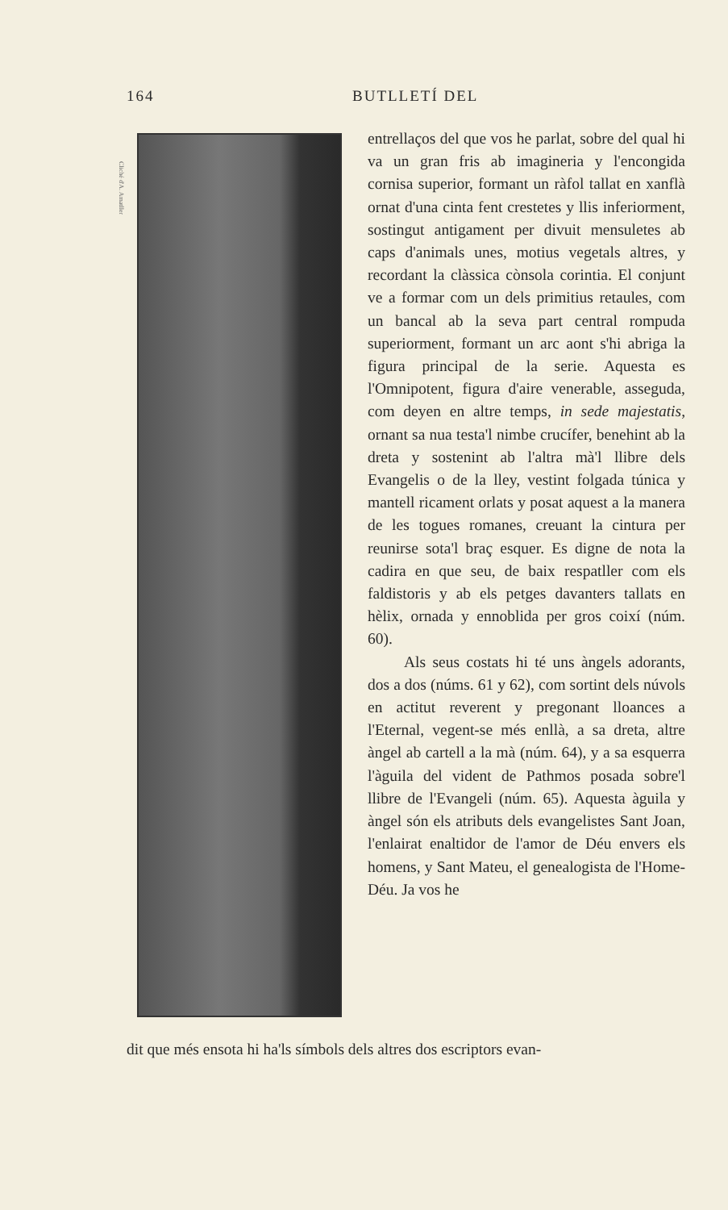164 BUTLLETÍ DEL
Cliché d'A. Amatller
entrellaços del que vos he parlat, sobre del qual hi va un gran fris ab imagineria y l'encongida cornisa superior, formant un ràfol tallat en xanflà ornat d'una cinta fent crestetes y llis inferiorment, sostingut antigament per divuit mensuletes ab caps d'animals unes, motius vegetals altres, y recordant la clàssica cònsola corintia. El conjunt ve a formar com un dels primitius retaules, com un bancal ab la seva part central rompuda superiorment, formant un arc aont s'hi abriga la figura principal de la serie. Aquesta es l'Omnipotent, figura d'aire venerable, asseguda, com deyen en altre temps, in sede majestatis, ornant sa nua testa'l nimbe crucífer, benehint ab la dreta y sostenint ab l'altra mà'l llibre dels Evangelis o de la lley, vestint folgada túnica y mantell ricament orlats y posat aquest a la manera de les togues romanes, creuant la cintura per reunirse sota'l braç esquer. Es digne de nota la cadira en que seu, de baix respatller com els faldistoris y ab els petges davanters tallats en hèlix, ornada y ennoblida per gros coixí (núm. 60).
Als seus costats hi té uns àngels adorants, dos a dos (núms. 61 y 62), com sortint dels núvols en actitut reverent y pregonant lloances a l'Eternal, vegent-se més enllà, a sa dreta, altre àngel ab cartell a la mà (núm. 64), y a sa esquerra l'àguila del vident de Pathmos posada sobre'l llibre de l'Evangeli (núm. 65). Aquesta àguila y àngel són els atributs dels evangelistes Sant Joan, l'enlairat enaltidor de l'amor de Déu envers els homens, y Sant Mateu, el genealogista de l'Home-Déu. Ja vos he
dit que més ensota hi ha'ls símbols dels altres dos escriptors evan-